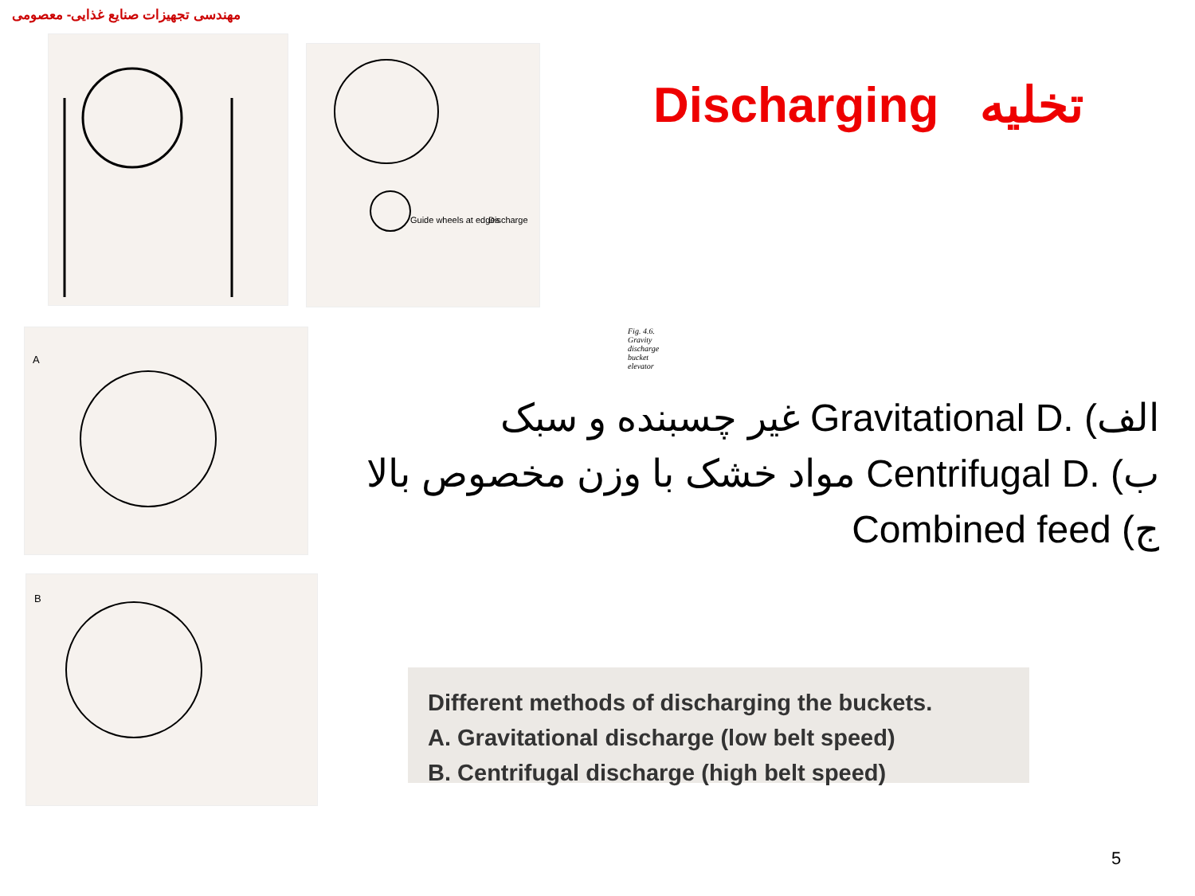مهندسی تجهیزات صنایع غذایی- معصومی
Guide wheels at edges
Discharge
Fig. 4.6. Gravity discharge bucket elevator
A
B
Discharging تخلیه
الف) Gravitational D. غیر چسبنده و سبک
ب) Centrifugal D. مواد خشک با وزن مخصوص بالا
ج) Combined feed
Different methods of discharging the buckets.
A. Gravitational discharge (low belt speed)
B. Centrifugal discharge (high belt speed)
5